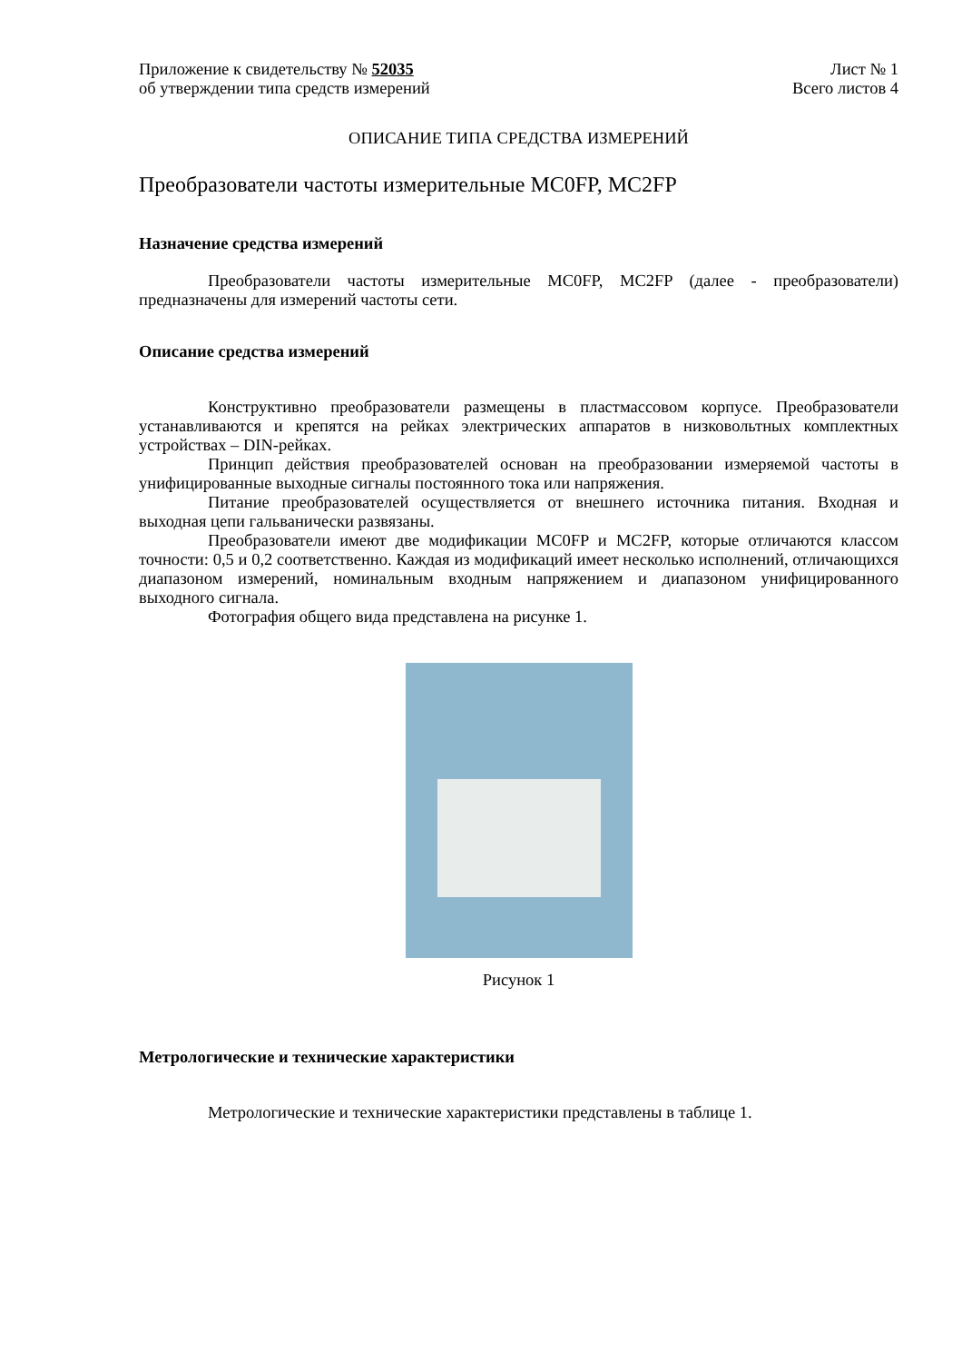Приложение к свидетельству № 52035 Лист № 1
об утверждении типа средств измерений Всего листов 4
ОПИСАНИЕ ТИПА СРЕДСТВА ИЗМЕРЕНИЙ
Преобразователи частоты измерительные MC0FP, MC2FP
Назначение средства измерений
Преобразователи частоты измерительные MC0FP, MC2FP (далее - преобразователи) предназначены для измерений частоты сети.
Описание средства измерений
Конструктивно преобразователи размещены в пластмассовом корпусе. Преобразователи устанавливаются и крепятся на рейках электрических аппаратов в низковольтных комплектных устройствах – DIN-рейках.
Принцип действия преобразователей основан на преобразовании измеряемой частоты в унифицированные выходные сигналы постоянного тока или напряжения.
Питание преобразователей осуществляется от внешнего источника питания. Входная и выходная цепи гальванически развязаны.
Преобразователи имеют две модификации MC0FP и MC2FP, которые отличаются классом точности: 0,5 и 0,2 соответственно. Каждая из модификаций имеет несколько исполнений, отличающихся диапазоном измерений, номинальным входным напряжением и диапазоном унифицированного выходного сигнала.
Фотография общего вида представлена на рисунке 1.
Рисунок 1
Метрологические и технические характеристики
Метрологические и технические характеристики представлены в таблице 1.